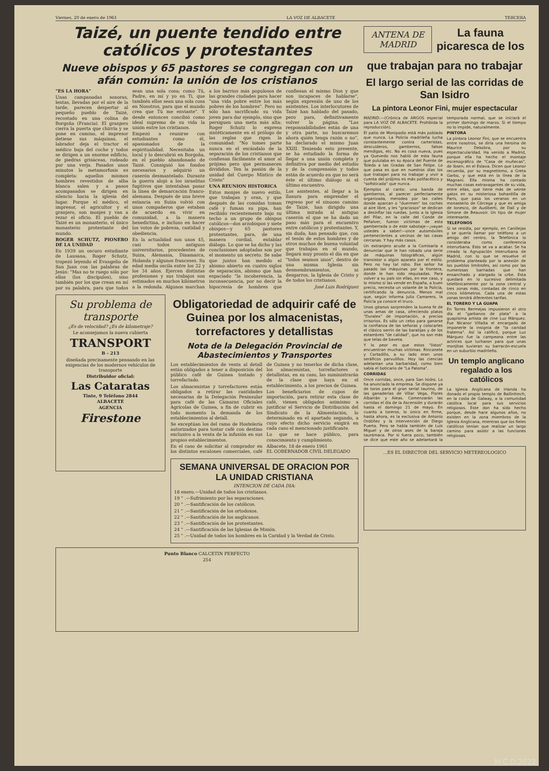Viernes, 20 de enero de 1961 LA VOZ DE ALBACETE TERCERA
Taizé, un puente tendido entre católicos y protestantes
Nueve obispos y 65 pastores se congregan con un afán común: la unión de los cristianos
"ES LA HORA"
Unas campanadas sonoras, lentas, llevadas por el aire de la tarde, parecen despertar al pequeño pueblo de Taizé, recostado en una colina de Borgoña (Francia). El granjero cierra la puerta que chirría y se pone en camino, el impresor detiene sus máquinas, el labrador deja el tractor el médico baja del coche y todos se dirigen a un enorme edificio, de piedras grisáceas, rodeado por una verja. Pasados unos minutos la metamorfosis es completa: aquellos mismos hombres revestidos de alba blanca salen y a pasos acompasados se dirigen en silencio hacia la iglesia del lugar. Porque el médico, el impresor, el agricultor y el granjero, son monjes y van a rezar el oficio. El pueblo de Taizé es un monasterio, el único monasterio protestante del mundo.
ROGER SCHUTZ, PIONERO DE LA UNIDAD
En 1939 un oscuro estudiante de Lausana, Roger Schutz, tropezó leyendo el Evangelio de San Juan con las palabras de Jesús: "Mas no te ruego sólo por ellos (los discípulos), sino también por los que crean en mí por su palabra, para que todos sean una sola cosa; como Tú, Padre, en mí y yo en Ti, que también ellos sean una sola cosa en Nosotros, para que el mundo crea que Tú me enviaste". Y desde entonces concibió como ideal supremo de su vida la unión entre los cristianos.
Empezó a reunirse con estudiantes como él, apasionados de la espiritualidad. Necesitaba un local y lo descubrió en Borgoña, en el pueblo abandonado de Taizé. Consiguió los fondos necesarios y adquirió un caserón desmantelado. Durante la guerra alojó a los israelitas fugitivos que intentaban pasar la línea de demarcación franco-alemana. Después de una breve estancia en Suiza volvió con unos compañeros que estaban de acuerdo en vivir en comunidad, a la manera benedictina, e incluso en hacer los votos de pobreza, castidad y obediencia.
En la actualidad son unos 45, casi todos antiguos universitarios, procedentes de Suiza, Alemania, Dinamarca, Holanda y algunos franceses. Su edad media oscila entre los 32 y los 34 años. Ejercen distintas profesiones y sus trabajos son estimados en muchos kilómetros a la redonda. Algunos marchan a los barrios más populosos de las grandes ciudades para hacer "una vida pobre entre los más pobres de los hombres". Pero no sólo han sacrificado su vida joven para dar ejemplo, sino que persiguen una meta más alta: Roger Schutz lo expresa sintéticamente en el prólogo de las reglas que rigen la comunidad: "No tomes parte nunca en el escándalo de la separación de los cristianos que confiesan fácilmente el amor al prójimo pero que permanecen divididos. Ten la pasión de la unidad del Cuerpo Místico de Cristo"
UNA REUNION HISTORICA
Estos monjes de nuevo estilo, que trabajan y oran, y que después de las comidas toman café y fuman su pipa, han recibido recientemente bajo su techo a un grupo de obispos católicos—dos arzobispos y siete obispos—y 65 pastores protestantes, para, de una manera cordial, entablar diálogo. Lo que se ha dicho y las conclusiones adoptadas son por el momento un secreto. Se sabe que juntos han medido el abismo abierto en cuatro siglos de separación, abismo que han espaciado "la incoherencia, la inconsecuencia, por no decir la hipocresía de hombres que confiesan el mismo Dios y que son incapaces de hablarse", según expresión de uno de los asistentes. Los interlocutores de Taizé han hablado del pasado, pero para, definitivamente volver la página. "Las responsabilidades están de una y otra parte, no buscaremos ahora quién tenga razón o no", ha declarado el mismo Juan XXIII. Teniendo esto presente, se ha estudiado la forma de llegar a una unión completa y definitiva por medio del estudio y de la comprensión y todos están de acuerdo en que no será éste el último diálogo ni el último encuentro.
Los asistentes, al llegar a la llanura para emprender el regreso por el sinuoso camino de Taizé, han dirigido una última mirada al antiguo caserón el que se ha dado un paso más para el encuentro entre católicos y protestantes. Y, sin duda, han pensado que, con el tesón de estos hombres y de otros muchos de buena voluntad que trabajan en el mundo, llegará muy pronto el día en que "todos seamos unos", dentro de una misma Iglesia sin desmembramientos, ni desgarros, la Iglesia de Cristo y de todos los cristianos.
José Luis Rodríguez
Su problema de transporte
¿Es de velocidad? ¿Es de kilometraje?
Le aconsejamos la nueva cubierta
TRANSPORT
B - 213
diseñada precisamente pensando en las exigencias de los modernos vehículos de transporte
Distribuidor oficial:
Las Cataratas
Tinte, 9 Teléfono 2844
ALBACETE
AGENCIA
Firestone
Obligatoriedad de adquirir café de Guinea por los almacenistas, torrefactores y detallistas
Nota de la Delegación Provincial de Abastecimientos y Transportes
Los establecimientos de venta al detall están obligados a tener a disposición del público café de Guinea tostado y torrefactado.
Los almacenistas y torrefactores están obligados a retirar las cantidades necesarias de la Delegación Peninsular para café de las Cámaras Oficiales Agrícolas de Guinea, a fin de cubrir en todo momento la demanda de los establecimientos al detall.
Se exceptúan los del ramo de Hostelería autorizados para tostar café con destino exclusivo a la venta de la infusión en sus propios establecimientos.
En el caso de solicitar al comprador en los distintos escalones comerciales, café de Guinea y no tenerlos de dicha clase, los almacenistas, torrefactores o detallistas, en su caso, las suministrarán de la clase que haya en el establecimiento, a los precios de Guinea.
Los beneficiarios de cupos de importación, para retirar esta clase de café, vienen obligados asimismo a justificar el Servicio de Distribución del Sindicato de la Alimentación, lo determinado en el apartado segundo, a cuyo efecto dicho servicio exigirá en cada caso el mencionado justificante.
Lo que se hace público, para conocimiento y cumplimiento.
Albacete, 18 de enero 1961
EL GOBERNADOR CIVIL DELEGADO
SEMANA UNIVERSAL DE ORACION POR LA UNIDAD CRISTIANA
INTENCION DE CADA DIA:
18 enero.—Unidad de todos los cristianos.
19 " .—Sufrimiento por las separaciones.
20 " .—Santificación de los católicos.
21 " .—Santificación de los ortodoxos.
22 " .—Santificación de los anglicanos.
23 " .—Santificación de los protestantes.
24 " .—Santificación de las Iglesias de Misión.
25 " .—Unidad de todos los hombres en la Caridad y la Verdad de Cristo.
Punto Blanco CALCETIN PERFECTO
254
ANTENA DE MADRID
La fauna picaresca de los
que trabajan para no trabajar
El largo serial de las corridas de San Isidro
La pintora Leonor Fini, mujer espectacular
MADRID.—(Crónica de ARGOS especial para LA VOZ DE ALBACETE. Prohibida la reproducción).
El patio de Monipodio está más poblado que nunca. La Policía madrileña lucha constantemente contra carteristas, descuideros, gamberros, falsos mendigos, etc. No es cosa nueva, pues ya Quevedo nos habló de esta fauna que pululaba en su época del Puente de Toledo a las Gradas de San Felipe. Lo que pasa es que en nuestros días los que trabajan para no trabajar y vivir a cuenta del prójimo es más polifacético y "sofisticada" que nunca.
Ejemplos al canto: una banda de gamberros, al parecer perfectamente organizada, merodea por las calles donde aparcan o "duermen" los coches al aire libre, y les "graciosos" se dedican a desinflar las ruedas. Junto a la Iglesia del Pilar, en la calle del Conde de Peñalver, fueron víctimas de esta gamberrada o de este sabotaje—¡vayan ustedes a saber!—once automóviles pertenecientes a vecinos de las casas cercanas. Y hay más casos.
Un extranjero acude a la Comisaría a denunciar que le han robado una serie de máquinas fotográficas, algún transistor o algún aparato por el estilo. Pero no hay tal robo. Ese señor ha pasado las máquinas por la frontera, donde le han sido requisadas. Para volver a su país sin ellas, en ese caso, y lo mismo si las vende en España, a buen precio, necesita un volante de la Policía, certificando la denuncia. Menos mal que, según informa Julio Camarero, la Policía ya conoce el truco.
Unos gitanos sorprenden la buena fe de unas amas de casa, ofreciendo platos "Duralex" de importación, a precios irrisorios. Es sólo un cebo para ganarse la confianza de las señoras y colocarles el clásico serrín de las baratijas y de los estambres "de calidad", que no son más que telas de baveta.
Y lo peor es que estos "listos" encuentran muchas víctimas. Rinconete y Cortadillo, a su lado eran unos seráficos parvulillos. Hoy las ciencias adelantan una barbaridad, como bien sabía el boticario de "La Paloma".
CORRIDAS
Once corridas, once, para San Isidro. Lo ha anunciado la empresa. Se dispone ya de toros para el gran serial taurino, de las ganaderías de Villar Vega, Flores Albarrán y Aleas. Comenzarán las corridas el día de la Ascensión y durarán hasta el domingo 21 de mayo. En cuanto a toreros, lo único en firme, hasta ahora, es la exclusiva de Antonio Ordóñez y la intervención de Diego Puerta. Pero se habla también de Luis Miguel y de otros ases de la baraja taurómaca. Por si fuera poco, también se dice que este año se adelantará la temporada normal, que se iniciará el primer domingo de marzo. Si el tiempo no lo impide, naturalmente.
PINTORA
La pintora Leonor Fini, que se encuentra entre nosotros, se diría una heroína de Maurice Dekobra, por su espectacularidad. Ha venido a Madrid, porque ella ha hecho el montaje escenográfico de "Casa de muñecas", de Ibsen, en el Eslava. Dicen que Leonor recuerda, por su magnetismo, a Greta Garbo, y que está en la línea de la Magnani. Ella misma ha contado muchas cosas extravagantes de su vida, entre ellas, que tiene más de veinte gatos en su misteriosa bohardilla de París, que pasa los veranos en un monasterio de Córcega y que es amiga de Ionesco, de Audiberti, de Dalí y de Simone de Beauvoir. Un tipo de mujer interesante.
TELEFONOS
Si se residía, por ejemplo, en Canillejas y se quería llamar por teléfono a un amigo del centro, la Telefónica lo consideraba como conferencia interurbana. Esto se va a acabar. Se ha creado la Agrupación Interurbana de Madrid, con lo que se resuelve el problema planteado por la anexión de los pueblos limítrofes, así como por las numerosas barriadas que han ensanchado y alargado la urbe. Esta quedará en lo sucesivo delimitada telefónicamente por la zona central y tres zonas más, contadas de cinco en cinco kilómetros. Cada una de estas zonas tendrá diferentes tarifas.
EL TORERO Y LA GUAPA
En Torres Bermejas impusieron el otro día el "garbanzo de plata" a la guapísima artista de cine Luz Márquez. Fue Nicanor Villalta el encargado de imponerle la insignia de "la caridad fraterna". Así la calificó, porque Luz Márquez fue la campeona entre las actrices que lucharon para que unas monjitas tuvieran su barracón-escuela en un suburbio madrileño.
Un templo anglicano regalado a los católicos
La Iglesia Anglicana de Irlanda ha donado el propio templo de Ballinhinch, en la costa de Galway, a la comunidad católica local para sus servicios religiosos. Este don ha sido hecho porque, desde hace algunos años, no existen en la zona miembros de la Iglesia Anglicana, mientras que los fieles católicos tenían que realizar un largo camino para asistir a las funciones religiosas.
...ES EL DIRECTOR DEL SERVICIO METEREOLOGICO
M.C.D.2022